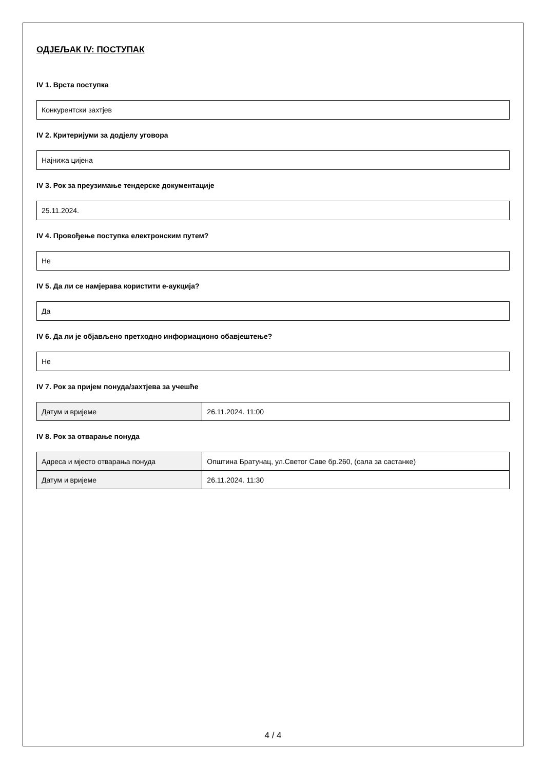ОДЈЕЉАК IV: ПОСТУПАК
IV 1. Врста поступка
Конкурентски захтјев
IV 2. Критеријуми за додјелу уговора
Најнижа цијена
IV 3. Рок за преузимање тендерске документације
25.11.2024.
IV 4. Провођење поступка електронским путем?
Не
IV 5. Да ли се намјерава користити е-аукција?
Да
IV 6. Да ли је објављено претходно информационо обавјештење?
Не
IV 7. Рок за пријем понуда/захтјева за учешће
| Датум и вријеме | 26.11.2024. 11:00 |
IV 8. Рок за отварање понуда
| Адреса и мјесто отварања понуда | Општина Братунац, ул.Светог Саве бр.260, (сала за састанке) |
| Датум и вријеме | 26.11.2024. 11:30 |
4 / 4